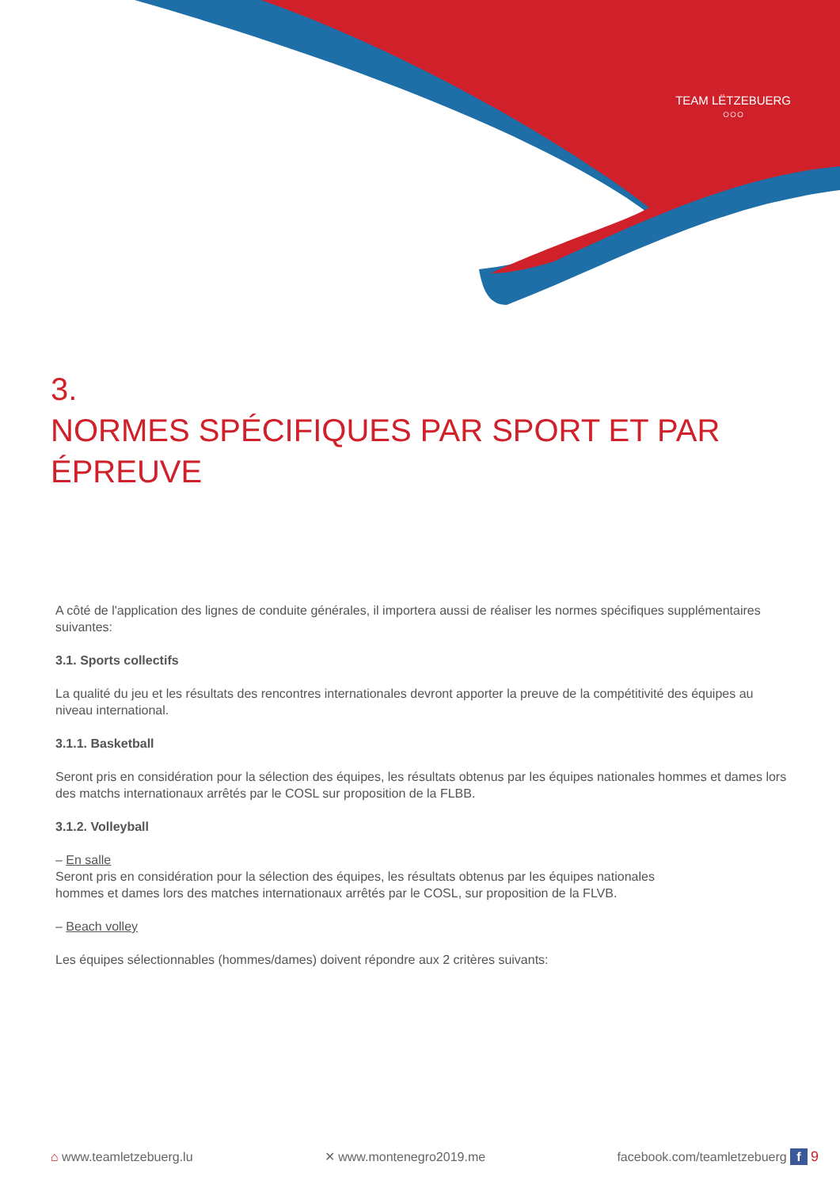TEAM LËTZEBUERG
○○○
3.
NORMES SPÉCIFIQUES PAR SPORT ET PAR
ÉPREUVE
A côté de l'application des lignes de conduite générales, il importera aussi de réaliser les normes spécifiques supplémentaires suivantes:
3.1. Sports collectifs
La qualité du jeu et les résultats des rencontres internationales devront apporter la preuve de la compétitivité des équipes au niveau international.
3.1.1. Basketball
Seront pris en considération pour la sélection des équipes, les résultats obtenus par les équipes nationales hommes et dames lors des matchs internationaux arrêtés par le COSL sur proposition de la FLBB.
3.1.2. Volleyball
– En salle
Seront pris en considération pour la sélection des équipes, les résultats obtenus par les équipes nationales
hommes et dames lors des matches internationaux arrêtés par le COSL, sur proposition de la FLVB.
– Beach volley
Les équipes sélectionnables (hommes/dames) doivent répondre aux 2 critères suivants:
⌂ www.teamletzebuerg.lu ✕ www.montenegro2019.me facebook.com/teamletzebuerg f 9